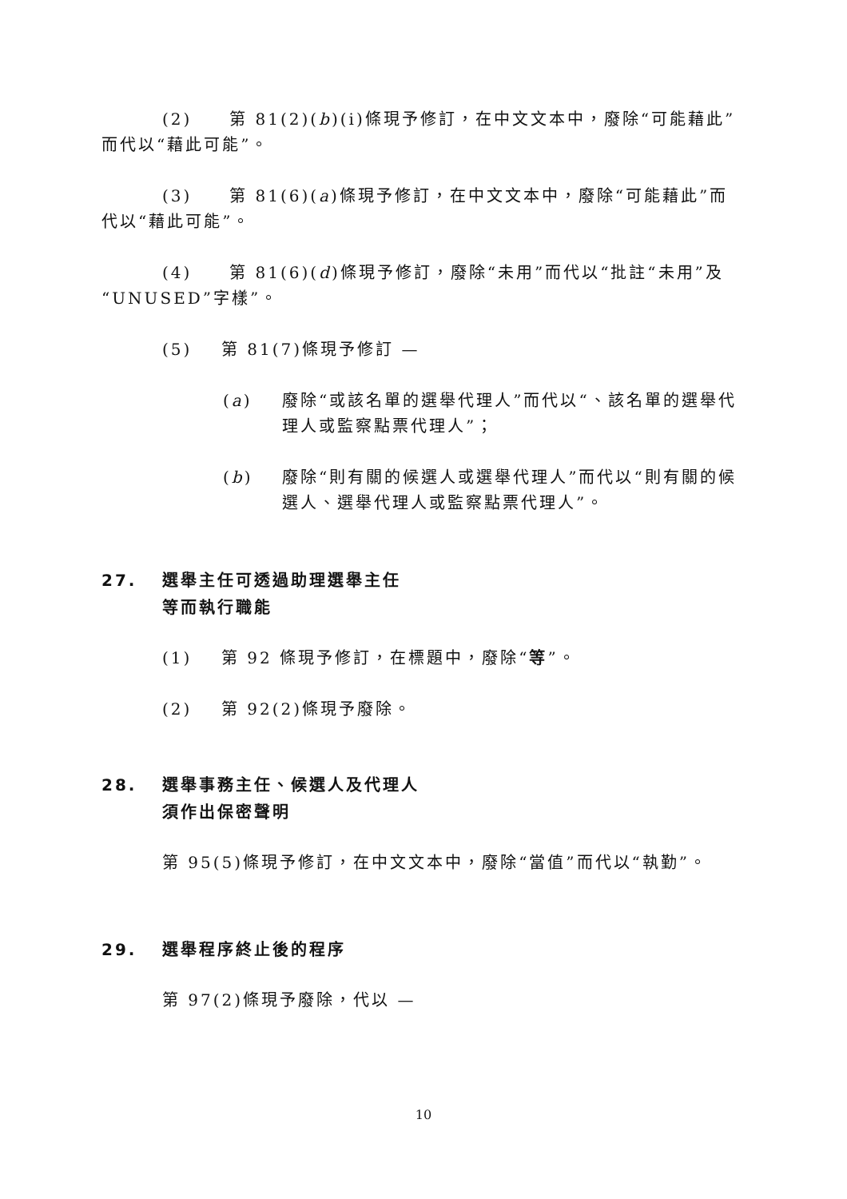(2) 第 81(2)(b)(i)條現予修訂，在中文文本中，廢除“可能藉此”而代以“藉此可能”。
(3) 第 81(6)(a)條現予修訂，在中文文本中，廢除“可能藉此”而代以“藉此可能”。
(4) 第 81(6)(d)條現予修訂，廢除“未用”而代以“批註“未用”及“UNUSED”字樣”。
(5) 第 81(7)條現予修訂 —
(a) 廢除“或該名單的選舉代理人”而代以“、該名單的選舉代理人或監察點票代理人”；
(b) 廢除“則有關的候選人或選舉代理人”而代以“則有關的候選人、選舉代理人或監察點票代理人”。
27. 選舉主任可透過助理選舉主任
等而執行職能
(1) 第 92 條現予修訂，在標題中，廢除“等”。
(2) 第 92(2)條現予廢除。
28. 選舉事務主任、候選人及代理人
須作出保密聲明
第 95(5)條現予修訂，在中文文本中，廢除“當值”而代以“執勤”。
29. 選舉程序終止後的程序
第 97(2)條現予廢除，代以 —
10